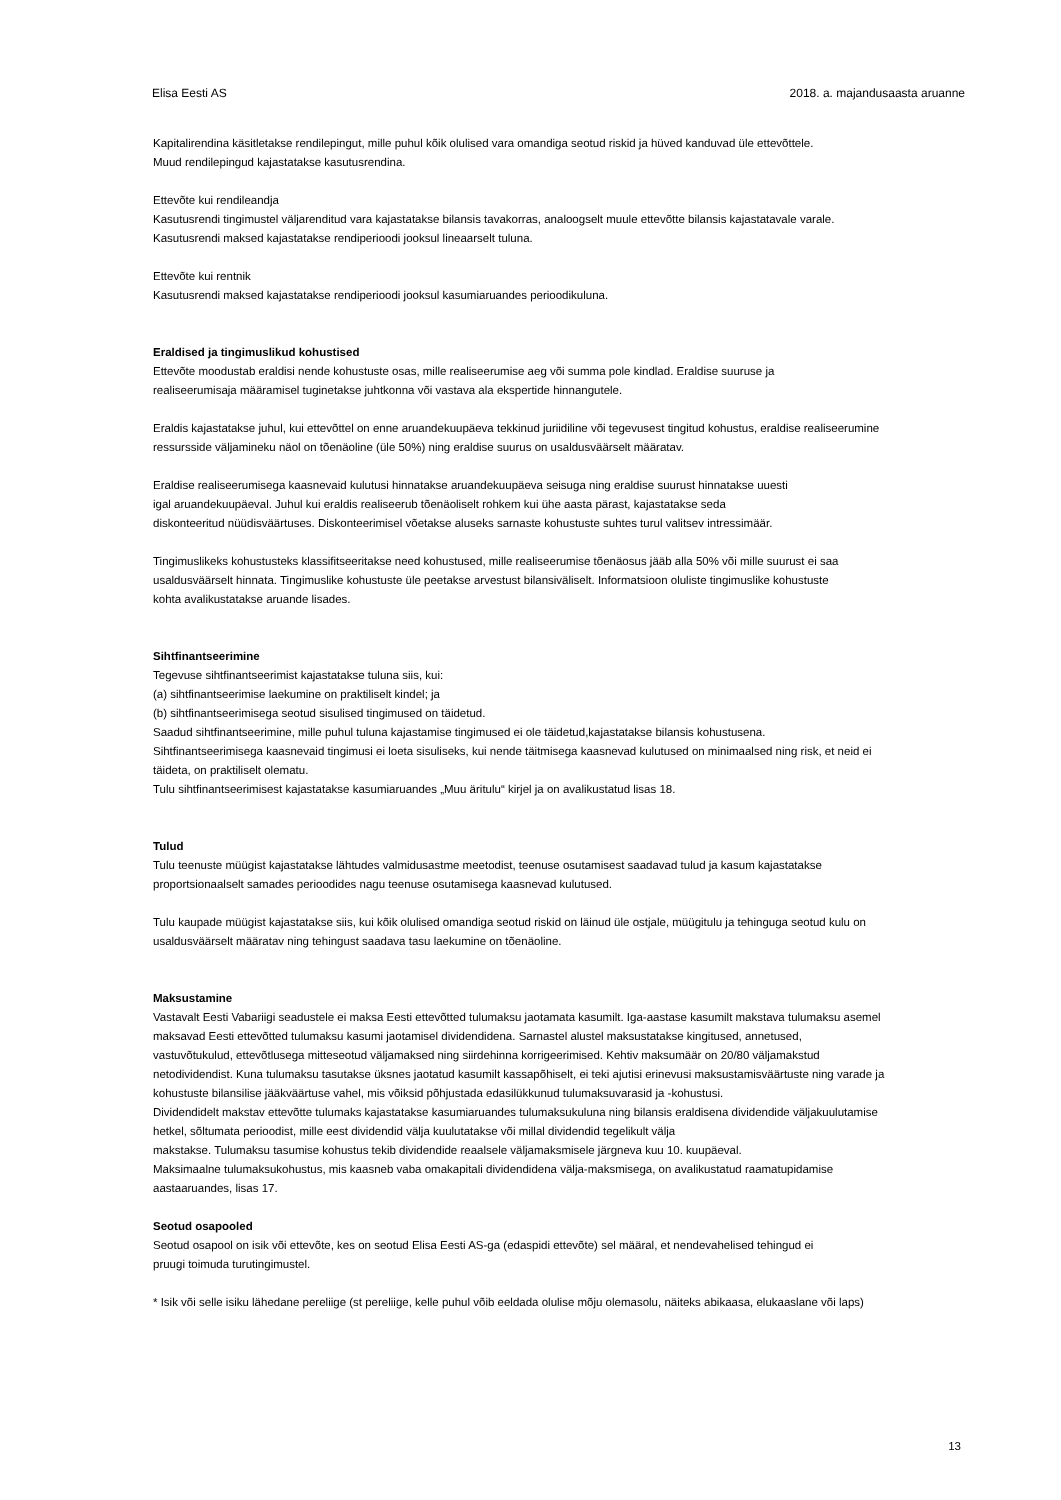Elisa Eesti AS 2018. a. majandusaasta aruanne
Kapitalirendina käsitletakse rendilepingut, mille puhul kõik olulised vara omandiga seotud riskid ja hüved kanduvad üle ettevõttele.
Muud rendilepingud kajastatakse kasutusrendina.
Ettevõte kui rendileandja
Kasutusrendi tingimustel väljarenditud vara kajastatakse bilansis tavakorras, analoogselt muule ettevõtte bilansis kajastatavale varale.
Kasutusrendi maksed kajastatakse rendiperioodi jooksul lineaarselt tuluna.
Ettevõte kui rentnik
Kasutusrendi maksed kajastatakse rendiperioodi jooksul kasumiaruandes perioodikuluna.
Eraldised ja tingimuslikud kohustised
Ettevõte moodustab eraldisi nende kohustuste osas, mille realiseerumise aeg või summa pole kindlad. Eraldise suuruse ja
realiseerumisaja määramisel tuginetakse juhtkonna või vastava ala ekspertide hinnangutele.
Eraldis kajastatakse juhul, kui ettevõttel on enne aruandekuupäeva tekkinud juriidiline või tegevusest tingitud kohustus, eraldise realiseerumine
ressursside väljamineku näol on tõenäoline (üle 50%) ning eraldise suurus on usaldusväärselt määratav.
Eraldise realiseerumisega kaasnevaid kulutusi hinnatakse aruandekuupäeva seisuga ning eraldise suurust hinnatakse uuesti
igal aruandekuupäeval. Juhul kui eraldis realiseerub tõenäoliselt rohkem kui ühe aasta pärast, kajastatakse seda
diskonteeritud nüüdisväärtuses. Diskonteerimisel võetakse aluseks sarnaste kohustuste suhtes turul valitsev intressimäär.
Tingimuslikeks kohustusteks klassifitseeritakse need kohustused, mille realiseerumise tõenäosus jääb alla 50% või mille suurust ei saa
usaldusväärselt hinnata. Tingimuslike kohustuste üle peetakse arvestust bilansiväliselt. Informatsioon oluliste tingimuslike kohustuste
kohta avalikustatakse aruande lisades.
Sihtfinantseerimine
Tegevuse sihtfinantseerimist kajastatakse tuluna siis, kui:
(a) sihtfinantseerimise laekumine on praktiliselt kindel; ja
(b) sihtfinantseerimisega seotud sisulised tingimused on täidetud.
Saadud sihtfinantseerimine, mille puhul tuluna kajastamise tingimused ei ole täidetud,kajastatakse bilansis kohustusena.
Sihtfinantseerimisega kaasnevaid tingimusi ei loeta sisuliseks, kui nende täitmisega kaasnevad kulutused on minimaalsed ning risk, et neid ei
täideta, on praktiliselt olematu.
Tulu sihtfinantseerimisest kajastatakse kasumiaruandes „Muu äritulu“ kirjel ja on avalikustatud lisas 18.
Tulud
Tulu teenuste müügist kajastatakse lähtudes valmidusastme meetodist, teenuse osutamisest saadavad tulud ja kasum kajastatakse
proportsionaalselt samades perioodides nagu teenuse osutamisega kaasnevad kulutused.
Tulu kaupade müügist kajastatakse siis, kui kõik olulised omandiga seotud riskid on läinud üle ostjale, müügitulu ja tehinguga seotud kulu on
usaldusväärselt määratav ning tehingust saadava tasu laekumine on tõenäoline.
Maksustamine
Vastavalt Eesti Vabariigi seadustele ei maksa Eesti ettevõtted tulumaksu jaotamata kasumilt. Iga-aastase kasumilt makstava tulumaksu asemel
maksavad Eesti ettevõtted tulumaksu kasumi jaotamisel dividendidena. Sarnastel alustel maksustatakse kingitused, annetused,
vastuvõtukulud, ettevõtlusega mitteseotud väljamaksed ning siirdehinna korrigeerimised. Kehtiv maksumäär on 20/80 väljamakstud
netodividendist. Kuna tulumaksu tasutakse üksnes jaotatud kasumilt kassapõhiselt, ei teki ajutisi erinevusi maksustamisväärtuste ning varade ja
kohustuste bilansilise jääkväärtuse vahel, mis võiksid põhjustada edasilükkunud tulumaksuvarasid ja -kohustusi.
Dividendidelt makstav ettevõtte tulumaks kajastatakse kasumiaruandes tulumaksukuluna ning bilansis eraldisena dividendide väljakuulutamise
hetkel, sõltumata perioodist, mille eest dividendid välja kuulutatakse või millal dividendid tegelikult välja
makstakse. Tulumaksu tasumise kohustus tekib dividendide reaalsele väljamaksmisele järgneva kuu 10. kuupäeval.
Maksimaalne tulumaksukohustus, mis kaasneb vaba omakapitali dividendidena välja-maksmisega, on avalikustatud raamatupidamise
aastaaruandes, lisas 17.
Seotud osapooled
Seotud osapool on isik või ettevõte, kes on seotud Elisa Eesti AS-ga (edaspidi ettevõte) sel määral, et nendevahelised tehingud ei
pruugi toimuda turutingimustel.
* Isik või selle isiku lähedane pereliige (st pereliige, kelle puhul võib eeldada olulise mõju olemasolu, näiteks abikaasa, elukaaslane või laps)
13